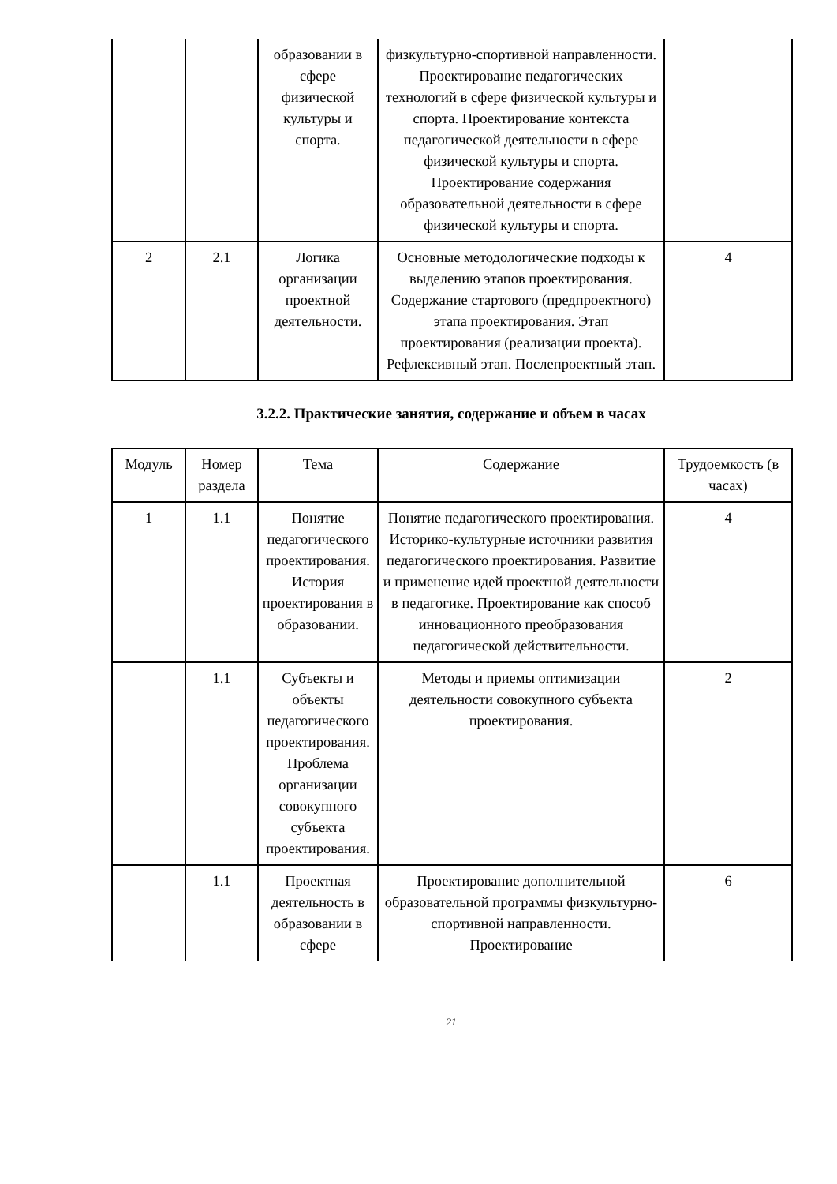| | | образовании в сфере физической культуры и спорта. | физкультурно-спортивной направленности. Проектирование педагогических технологий в сфере физической культуры и спорта. Проектирование контекста педагогической деятельности в сфере физической культуры и спорта. Проектирование содержания образовательной деятельности в сфере физической культуры и спорта. | |
| 2 | 2.1 | Логика организации проектной деятельности. | Основные методологические подходы к выделению этапов проектирования. Содержание стартового (предпроектного) этапа проектирования. Этап проектирования (реализации проекта). Рефлексивный этап. Послепроектный этап. | 4 |
3.2.2. Практические занятия, содержание и объем в часах
| Модуль | Номер раздела | Тема | Содержание | Трудоемкость (в часах) |
| --- | --- | --- | --- | --- |
| 1 | 1.1 | Понятие педагогического проектирования. История проектирования в образовании. | Понятие педагогического проектирования. Историко-культурные источники развития педагогического проектирования. Развитие и применение идей проектной деятельности в педагогике. Проектирование как способ инновационного преобразования педагогической действительности. | 4 |
| | 1.1 | Субъекты и объекты педагогического проектирования. Проблема организации совокупного субъекта проектирования. | Методы и приемы оптимизации деятельности совокупного субъекта проектирования. | 2 |
| | 1.1 | Проектная деятельность в образовании в сфере | Проектирование дополнительной образовательной программы физкультурно-спортивной направленности. Проектирование | 6 |
21